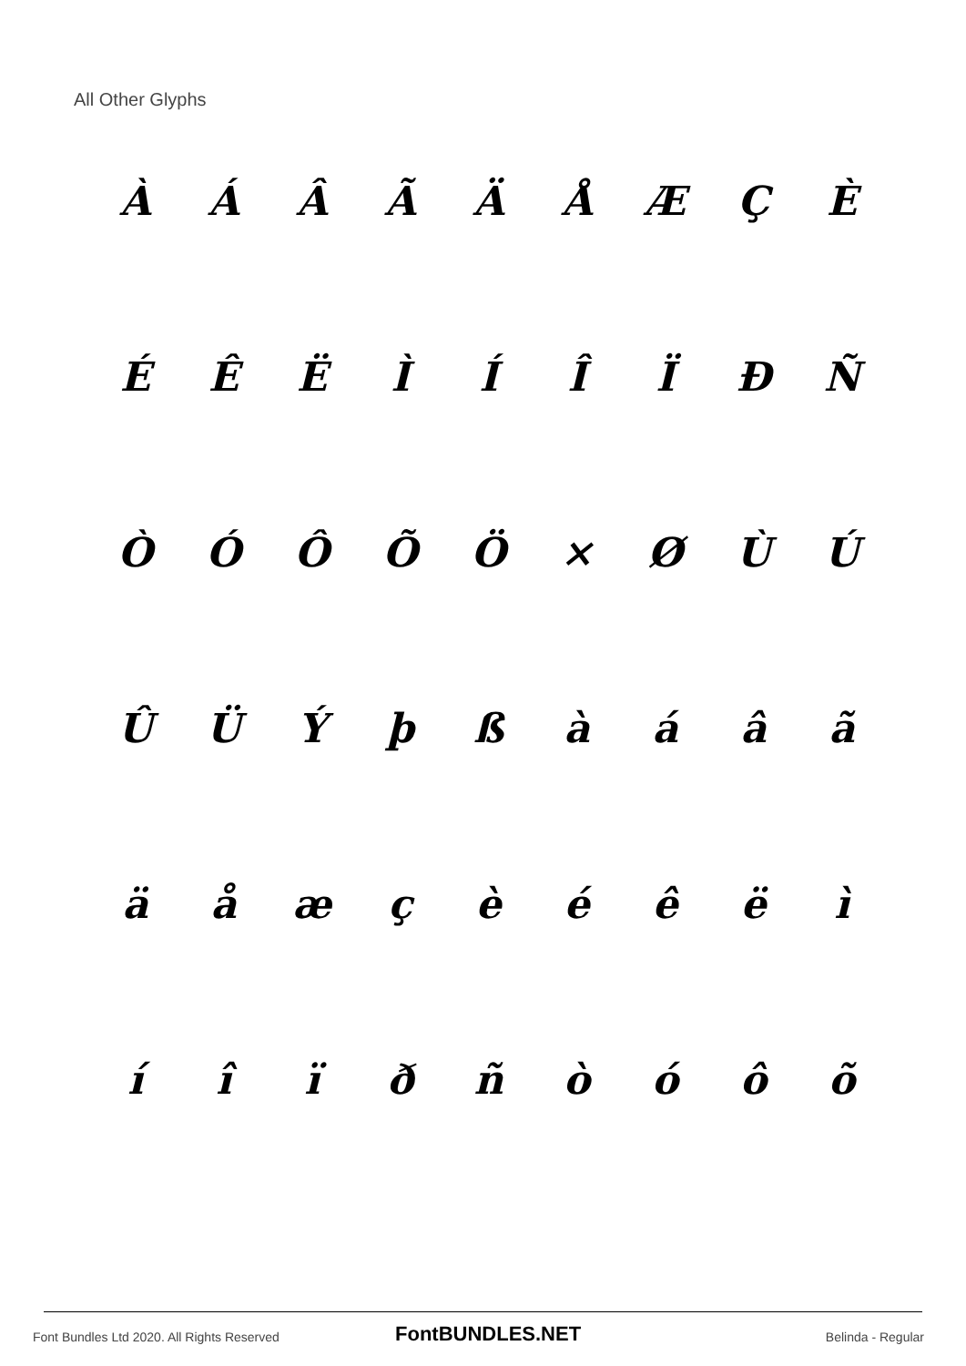All Other Glyphs
À Á Â Ã Ä Å Æ Ç È
É Ê Ë Ì Í Î Ï Ð Ñ
Ò Ó Ô Õ Ö × Ø Ù Ú
Û Ü Ý þ ß à á â ã
ä å æ ç è é ê ë ì
í î ï ð ñ ò ó ô õ
Font Bundles Ltd 2020. All Rights Reserved
FontBUNDLES.NET Belinda - Regular